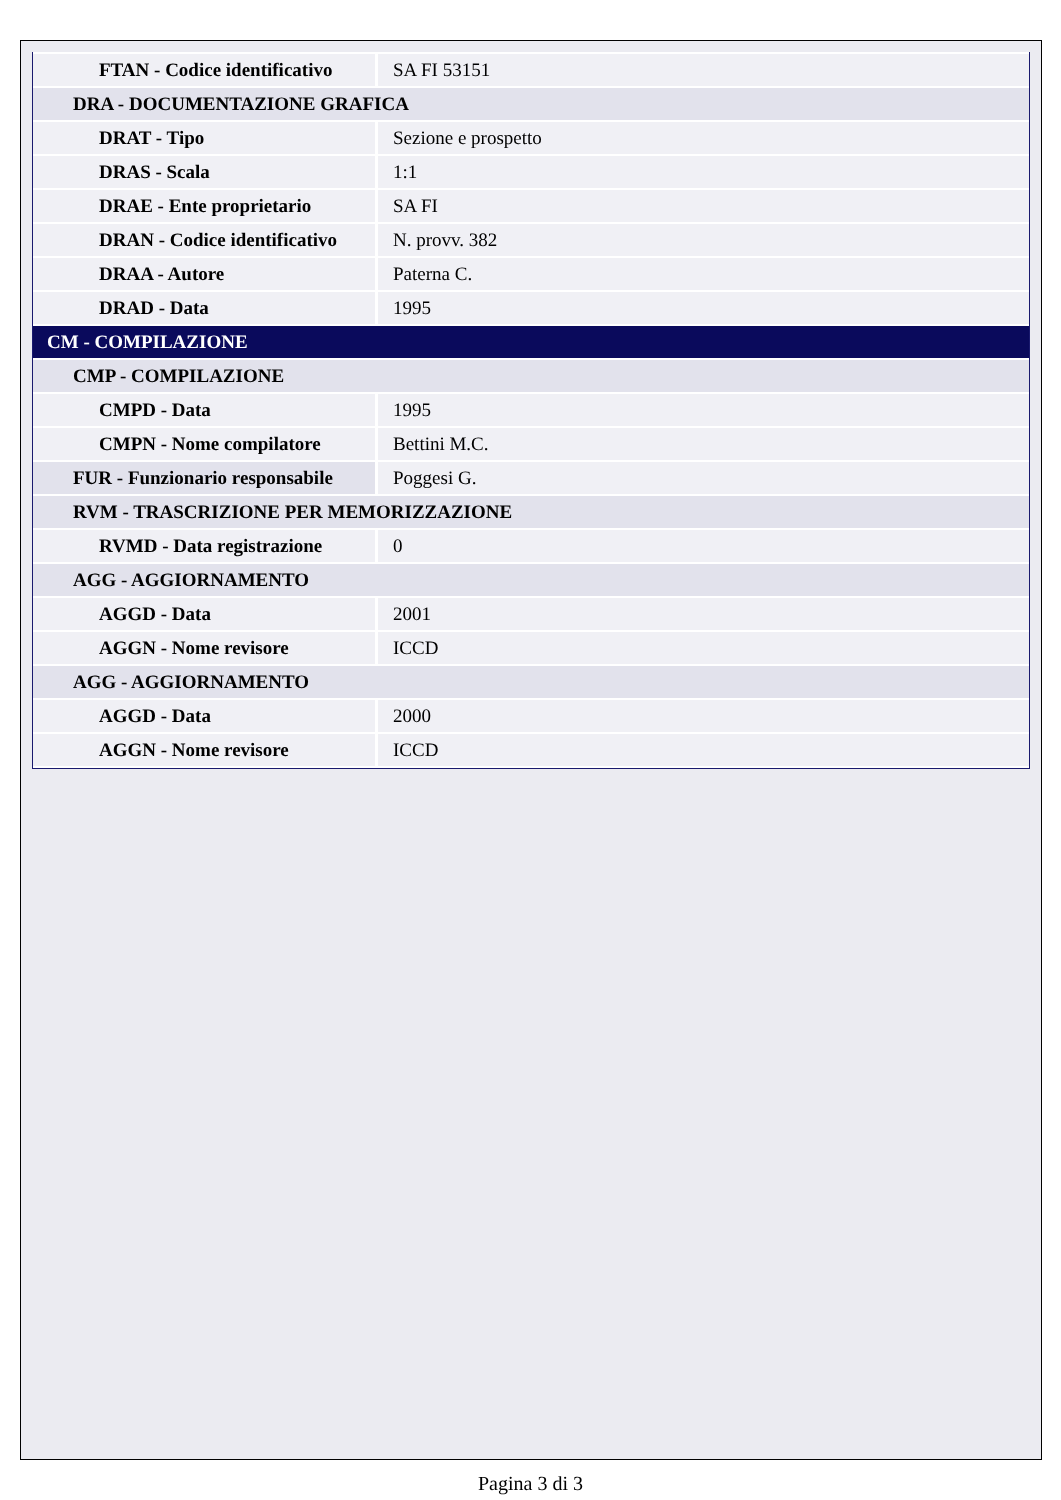| FTAN - Codice identificativo | SA FI 53151 |
| DRA - DOCUMENTAZIONE GRAFICA | |
| DRAT - Tipo | Sezione e prospetto |
| DRAS - Scala | 1:1 |
| DRAE - Ente proprietario | SA FI |
| DRAN - Codice identificativo | N. provv. 382 |
| DRAA - Autore | Paterna C. |
| DRAD - Data | 1995 |
| CM - COMPILAZIONE | |
| CMP - COMPILAZIONE | |
| CMPD - Data | 1995 |
| CMPN - Nome compilatore | Bettini M.C. |
| FUR - Funzionario responsabile | Poggesi G. |
| RVM - TRASCRIZIONE PER MEMORIZZAZIONE | |
| RVMD - Data registrazione | 0 |
| AGG - AGGIORNAMENTO | |
| AGGD - Data | 2001 |
| AGGN - Nome revisore | ICCD |
| AGG - AGGIORNAMENTO | |
| AGGD - Data | 2000 |
| AGGN - Nome revisore | ICCD |
Pagina 3 di 3